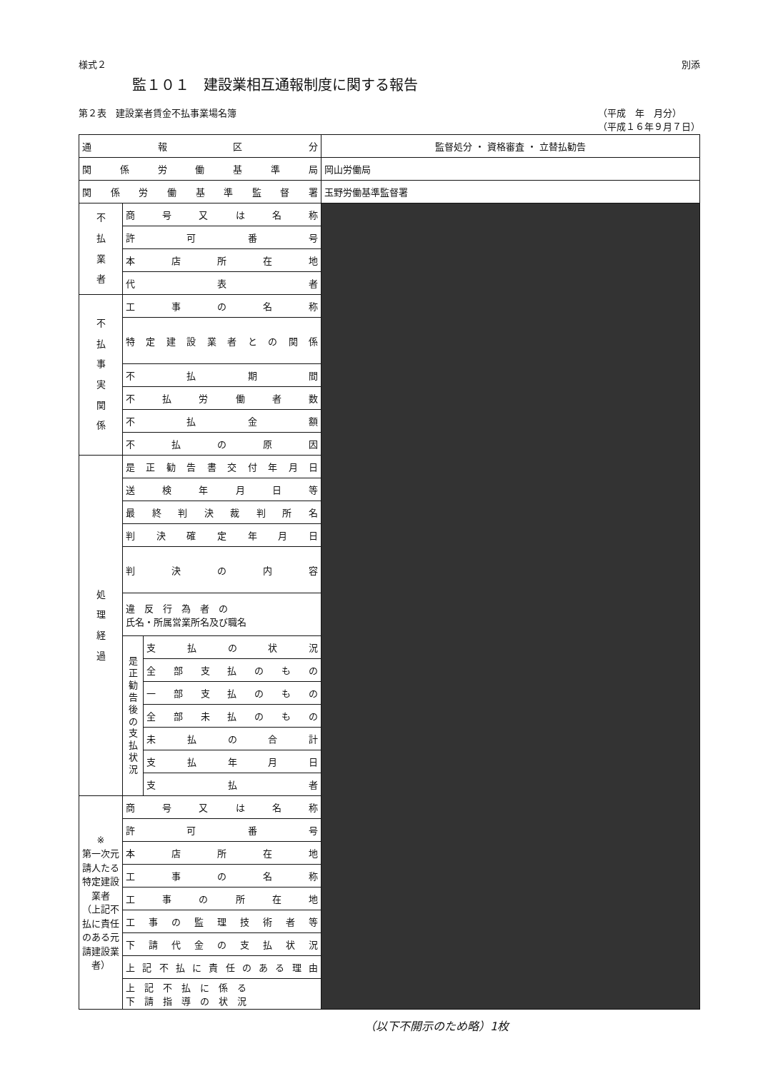様式２ 別添
監１０１　建設業相互通報制度に関する報告
第２表　建設業者賃金不払事業場名簿 （平成　年　月分）
（平成１６年９月７日）
| 通報区分 | | | 監督処分 ・ 資格審査 ・ 立替払勧告 |
| 関係労働基準局 | | | 岡山労働局 |
| 関係労働基準監督署 | | | 玉野労働基準監督署 |
| 不 払 業 者 | 商号又は名称 | | |
| | 許可番号 | | |
| | 本店所在地 | | |
| | 代表者 | | |
| 不 払 事 実 関 係 | 工事の名称 | | |
| | 特定建設業者との関係 | | |
| | 不払期間 | | |
| | 不払労働者数 | | |
| | 不払金額 | | |
| | 不払の原因 | | |
| 処 理 経 過 | 是正勧告書交付年月日 | | |
| | 送検年月日等 | | |
| | 最終判決裁判所名 | | |
| | 判決確定年月日 | | |
| | 判決の内容 | | |
| | 違 反 行 為 者 の 氏名・所属営業所名及び職名 | | |
| | 是 正 勧 告 後 の 支 払 状 況 | 支払の状況 | |
| | | 全部支払のもの | |
| | | 一部支払のもの | |
| | | 全部未払のもの | |
| | | 未払の合計 | |
| | | 支払年月日 | |
| | | 支払者 | |
| ※ 第一次元請人たる特定建設業者 （上記不払に責任のある元請建設業者） | 商号又は名称 | | |
| | 許可番号 | | |
| | 本店所在地 | | |
| | 工事の名称 | | |
| | 工事の所在地 | | |
| | 工事の監理技術者等 | | |
| | 下請代金の支払状況 | | |
| | 上記不払に責任のある理由 | | |
| | 上 記 不 払 に 係 る 下 請 指 導 の 状 況 | | |
（以下不開示のため略）1枚